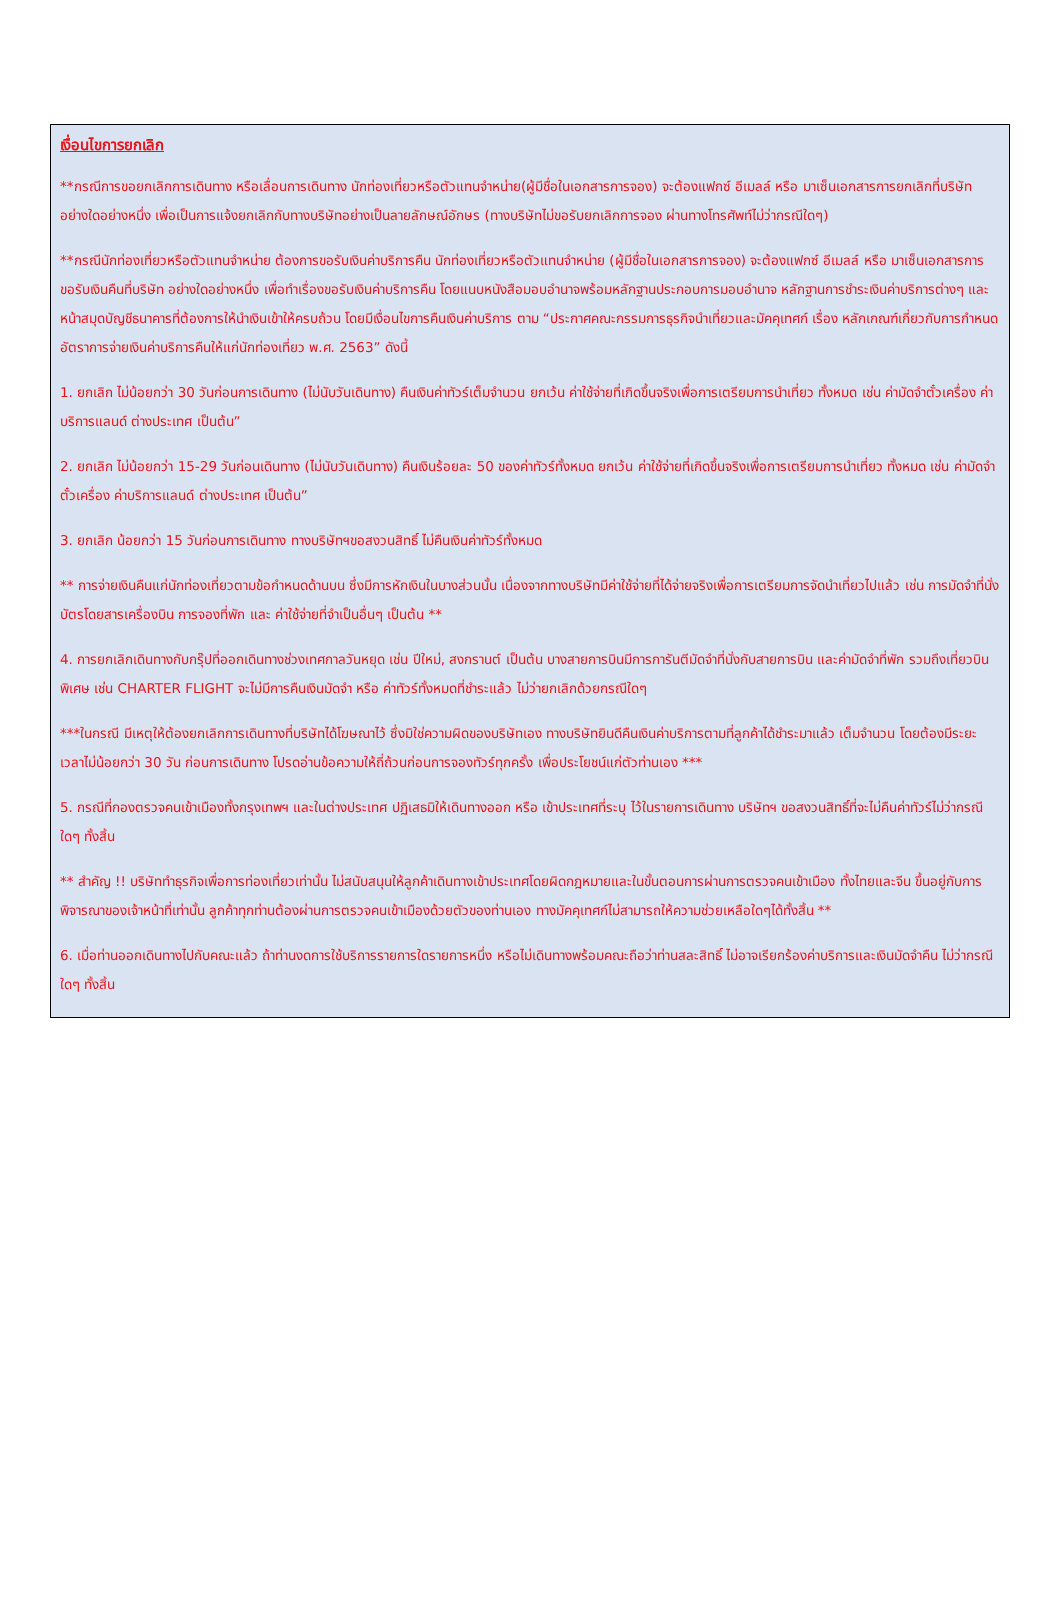เงื่อนไขการยกเลิก
**กรณีการขอยกเลิกการเดินทาง หรือเลื่อนการเดินทาง นักท่องเที่ยวหรือตัวแทนจำหน่าย(ผู้มีชื่อในเอกสารการจอง) จะต้องแฟกซ์ อีเมลล์ หรือ มาเซ็นเอกสารการยกเลิกที่บริษัท อย่างใดอย่างหนึ่ง เพื่อเป็นการแจ้งยกเลิกกับทางบริษัทอย่างเป็นลายลักษณ์อักษร (ทางบริษัทไม่ขอรับยกเลิกการจอง ผ่านทางโทรศัพท์ไม่ว่ากรณีใดๆ)
**กรณีนักท่องเที่ยวหรือตัวแทนจำหน่าย ต้องการขอรับเงินค่าบริการคืน นักท่องเที่ยวหรือตัวแทนจำหน่าย (ผู้มีชื่อในเอกสารการจอง) จะต้องแฟกซ์ อีเมลล์ หรือ มาเซ็นเอกสารการขอรับเงินคืนที่บริษัท อย่างใดอย่างหนึ่ง เพื่อทำเรื่องขอรับเงินค่าบริการคืน โดยแนบหนังสือมอบอำนาจพร้อมหลักฐานประกอบการมอบอำนาจ หลักฐานการชำระเงินค่าบริการต่างๆ และหน้าสมุดบัญชีธนาคารที่ต้องการให้นำเงินเข้าให้ครบถ้วน โดยมีเงื่อนไขการคืนเงินค่าบริการ ตาม “ประกาศคณะกรรมการธุรกิจนำเที่ยวและมัคคุเทศก์ เรื่อง หลักเกณฑ์เกี่ยวกับการกำหนดอัตราการจ่ายเงินค่าบริการคืนให้แก่นักท่องเที่ยว พ.ศ. 2563” ดังนี้
1. ยกเลิก ไม่น้อยกว่า 30 วันก่อนการเดินทาง (ไม่นับวันเดินทาง) คืนเงินค่าทัวร์เต็มจำนวน ยกเว้น ค่าใช้จ่ายที่เกิดขึ้นจริงเพื่อการเตรียมการนำเที่ยว ทั้งหมด เช่น ค่ามัดจำตั๋วเครื่อง ค่าบริการแลนด์ ต่างประเทศ เป็นต้น”
2. ยกเลิก ไม่น้อยกว่า 15-29 วันก่อนเดินทาง (ไม่นับวันเดินทาง) คืนเงินร้อยละ 50 ของค่าทัวร์ทั้งหมด ยกเว้น ค่าใช้จ่ายที่เกิดขึ้นจริงเพื่อการเตรียมการนำเที่ยว ทั้งหมด เช่น ค่ามัดจำตั๋วเครื่อง ค่าบริการแลนด์ ต่างประเทศ เป็นต้น”
3. ยกเลิก น้อยกว่า 15 วันก่อนการเดินทาง ทางบริษัทฯขอสงวนสิทธิ์ ไม่คืนเงินค่าทัวร์ทั้งหมด
** การจ่ายเงินคืนแก่นักท่องเที่ยวตามข้อกำหนดด้านบน ซึ่งมีการหักเงินในบางส่วนนั้น เนื่องจากทางบริษัทมีค่าใช้จ่ายที่ได้จ่ายจริงเพื่อการเตรียมการจัดนำเที่ยวไปแล้ว เช่น การมัดจำที่นั่งบัตรโดยสารเครื่องบิน การจองที่พัก และ ค่าใช้จ่ายที่จำเป็นอื่นๆ เป็นต้น **
4. การยกเลิกเดินทางกับกรุ๊ปที่ออกเดินทางช่วงเทศกาลวันหยุด เช่น ปีใหม่, สงกรานต์ เป็นต้น บางสายการบินมีการการันตีมัดจำที่นั่งกับสายการบิน และค่ามัดจำที่พัก รวมถึงเที่ยวบินพิเศษ เช่น CHARTER FLIGHT จะไม่มีการคืนเงินมัดจำ หรือ ค่าทัวร์ทั้งหมดที่ชำระแล้ว ไม่ว่ายกเลิกด้วยกรณีใดๆ
***ในกรณี มีเหตุให้ต้องยกเลิกการเดินทางที่บริษัทได้โฆษณาไว้ ซึ่งมิใช่ความผิดของบริษัทเอง ทางบริษัทยินดีคืนเงินค่าบริการตามที่ลูกค้าได้ชำระมาแล้ว เต็มจำนวน โดยต้องมีระยะเวลาไม่น้อยกว่า 30 วัน ก่อนการเดินทาง โปรดอ่านข้อความให้ถี่ถ้วนก่อนการจองทัวร์ทุกครั้ง เพื่อประโยชน์แก่ตัวท่านเอง ***
5. กรณีที่กองตรวจคนเข้าเมืองทั้งกรุงเทพฯ และในต่างประเทศ ปฏิเสธมิให้เดินทางออก หรือ เข้าประเทศที่ระบุ ไว้ในรายการเดินทาง บริษัทฯ ขอสงวนสิทธิ์ที่จะไม่คืนค่าทัวร์ไม่ว่ากรณีใดๆ ทั้งสิ้น
** สำคัญ !! บริษัททำธุรกิจเพื่อการท่องเที่ยวเท่านั้น ไม่สนับสนุนให้ลูกค้าเดินทางเข้าประเทศโดยผิดกฎหมายและในขั้นตอนการผ่านการตรวจคนเข้าเมือง ทั้งไทยและจีน ขึ้นอยู่กับการพิจารณาของเจ้าหน้าที่เท่านั้น ลูกค้าทุกท่านต้องผ่านการตรวจคนเข้าเมืองด้วยตัวของท่านเอง ทางมัคคุเทศก์ไม่สามารถให้ความช่วยเหลือใดๆได้ทั้งสิ้น **
6. เมื่อท่านออกเดินทางไปกับคณะแล้ว ถ้าท่านงดการใช้บริการรายการใดรายการหนึ่ง หรือไม่เดินทางพร้อมคณะถือว่าท่านสละสิทธิ์ ไม่อาจเรียกร้องค่าบริการและเงินมัดจำคืน ไม่ว่ากรณีใดๆ ทั้งสิ้น